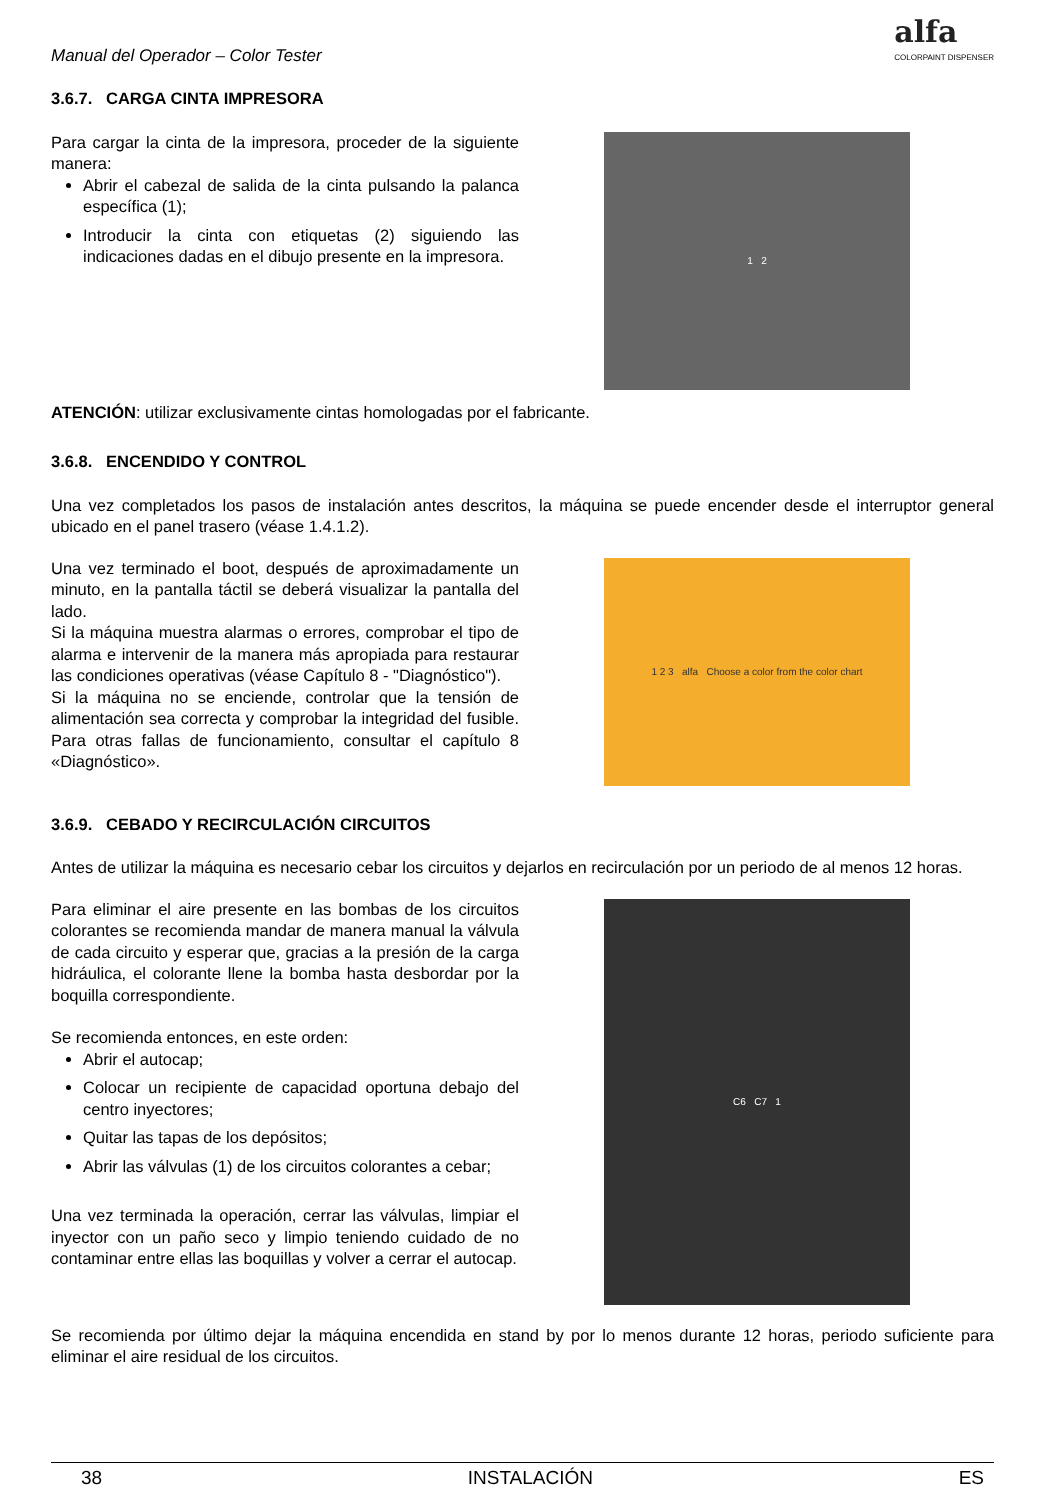Manual del Operador – Color Tester
alfa
COLORPAINT DISPENSER
3.6.7. CARGA CINTA IMPRESORA
Para cargar la cinta de la impresora, proceder de la siguiente manera:
Abrir el cabezal de salida de la cinta pulsando la palanca específica (1);
Introducir la cinta con etiquetas (2) siguiendo las indicaciones dadas en el dibujo presente en la impresora.
1 2
ATENCIÓN: utilizar exclusivamente cintas homologadas por el fabricante.
3.6.8. ENCENDIDO Y CONTROL
Una vez completados los pasos de instalación antes descritos, la máquina se puede encender desde el interruptor general ubicado en el panel trasero (véase 1.4.1.2).
Una vez terminado el boot, después de aproximadamente un minuto, en la pantalla táctil se deberá visualizar la pantalla del lado.
Si la máquina muestra alarmas o errores, comprobar el tipo de alarma e intervenir de la manera más apropiada para restaurar las condiciones operativas (véase Capítulo 8 - "Diagnóstico").
Si la máquina no se enciende, controlar que la tensión de alimentación sea correcta y comprobar la integridad del fusible. Para otras fallas de funcionamiento, consultar el capítulo 8 «Diagnóstico».
1 2 3 alfa Choose a color from the color chart
3.6.9. CEBADO Y RECIRCULACIÓN CIRCUITOS
Antes de utilizar la máquina es necesario cebar los circuitos y dejarlos en recirculación por un periodo de al menos 12 horas.
Para eliminar el aire presente en las bombas de los circuitos colorantes se recomienda mandar de manera manual la válvula de cada circuito y esperar que, gracias a la presión de la carga hidráulica, el colorante llene la bomba hasta desbordar por la boquilla correspondiente.
Se recomienda entonces, en este orden:
Abrir el autocap;
Colocar un recipiente de capacidad oportuna debajo del centro inyectores;
Quitar las tapas de los depósitos;
Abrir las válvulas (1) de los circuitos colorantes a cebar;
Una vez terminada la operación, cerrar las válvulas, limpiar el inyector con un paño seco y limpio teniendo cuidado de no contaminar entre ellas las boquillas y volver a cerrar el autocap.
C6 C7 1
Se recomienda por último dejar la máquina encendida en stand by por lo menos durante 12 horas, periodo suficiente para eliminar el aire residual de los circuitos.
38 INSTALACIÓN ES